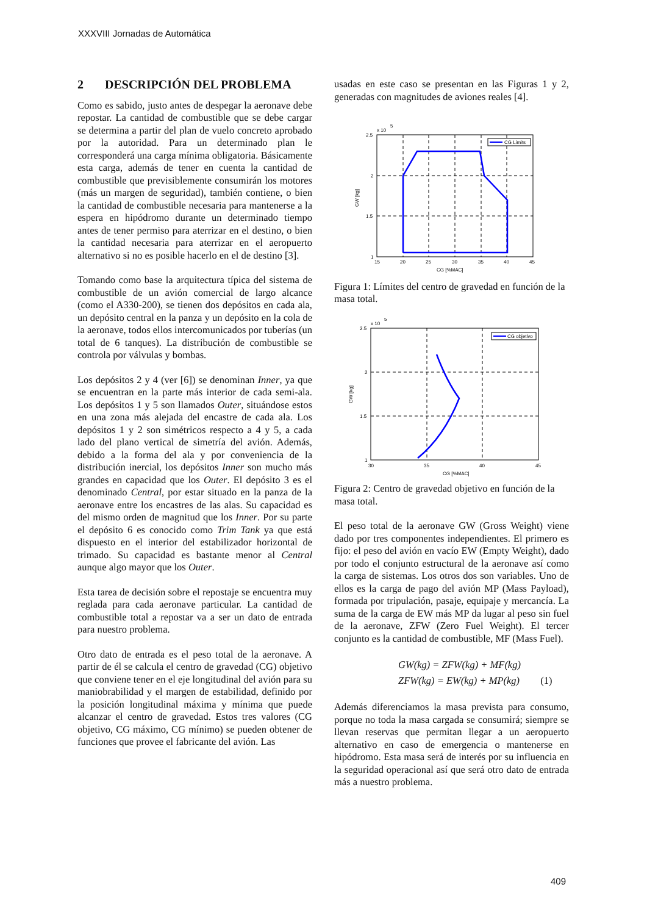XXXVIII Jornadas de Automática
2 DESCRIPCIÓN DEL PROBLEMA
Como es sabido, justo antes de despegar la aeronave debe repostar. La cantidad de combustible que se debe cargar se determina a partir del plan de vuelo concreto aprobado por la autoridad. Para un determinado plan le corresponderá una carga mínima obligatoria. Básicamente esta carga, además de tener en cuenta la cantidad de combustible que previsiblemente consumirán los motores (más un margen de seguridad), también contiene, o bien la cantidad de combustible necesaria para mantenerse a la espera en hipódromo durante un determinado tiempo antes de tener permiso para aterrizar en el destino, o bien la cantidad necesaria para aterrizar en el aeropuerto alternativo si no es posible hacerlo en el de destino [3].
Tomando como base la arquitectura típica del sistema de combustible de un avión comercial de largo alcance (como el A330-200), se tienen dos depósitos en cada ala, un depósito central en la panza y un depósito en la cola de la aeronave, todos ellos intercomunicados por tuberías (un total de 6 tanques). La distribución de combustible se controla por válvulas y bombas.
Los depósitos 2 y 4 (ver [6]) se denominan Inner, ya que se encuentran en la parte más interior de cada semi-ala. Los depósitos 1 y 5 son llamados Outer, situándose estos en una zona más alejada del encastre de cada ala. Los depósitos 1 y 2 son simétricos respecto a 4 y 5, a cada lado del plano vertical de simetría del avión. Además, debido a la forma del ala y por conveniencia de la distribución inercial, los depósitos Inner son mucho más grandes en capacidad que los Outer. El depósito 3 es el denominado Central, por estar situado en la panza de la aeronave entre los encastres de las alas. Su capacidad es del mismo orden de magnitud que los Inner. Por su parte el depósito 6 es conocido como Trim Tank ya que está dispuesto en el interior del estabilizador horizontal de trimado. Su capacidad es bastante menor al Central aunque algo mayor que los Outer.
Esta tarea de decisión sobre el repostaje se encuentra muy reglada para cada aeronave particular. La cantidad de combustible total a repostar va a ser un dato de entrada para nuestro problema.
Otro dato de entrada es el peso total de la aeronave. A partir de él se calcula el centro de gravedad (CG) objetivo que conviene tener en el eje longitudinal del avión para su maniobrabilidad y el margen de estabilidad, definido por la posición longitudinal máxima y mínima que puede alcanzar el centro de gravedad. Estos tres valores (CG objetivo, CG máximo, CG mínimo) se pueden obtener de funciones que provee el fabricante del avión. Las
usadas en este caso se presentan en las Figuras 1 y 2, generadas con magnitudes de aviones reales [4].
x 10
5
CG Limits
2.5
2
1.5
1
15
20
25
30
35
40
45
CG [%MAC]
GW [kg]
Figura 1: Límites del centro de gravedad en función de la masa total.
x 10
5
CG objetivo
2.5
2
1.5
1
30
35
40
45
CG [%MAC]
GW [kg]
Figura 2: Centro de gravedad objetivo en función de la masa total.
El peso total de la aeronave GW (Gross Weight) viene dado por tres componentes independientes. El primero es fijo: el peso del avión en vacío EW (Empty Weight), dado por todo el conjunto estructural de la aeronave así como la carga de sistemas. Los otros dos son variables. Uno de ellos es la carga de pago del avión MP (Mass Payload), formada por tripulación, pasaje, equipaje y mercancía. La suma de la carga de EW más MP da lugar al peso sin fuel de la aeronave, ZFW (Zero Fuel Weight). El tercer conjunto es la cantidad de combustible, MF (Mass Fuel).
GW(kg) = ZFW(kg) + MF(kg)
ZFW(kg) = EW(kg) + MP(kg) (1)
Además diferenciamos la masa prevista para consumo, porque no toda la masa cargada se consumirá; siempre se llevan reservas que permitan llegar a un aeropuerto alternativo en caso de emergencia o mantenerse en hipódromo. Esta masa será de interés por su influencia en la seguridad operacional así que será otro dato de entrada más a nuestro problema.
409